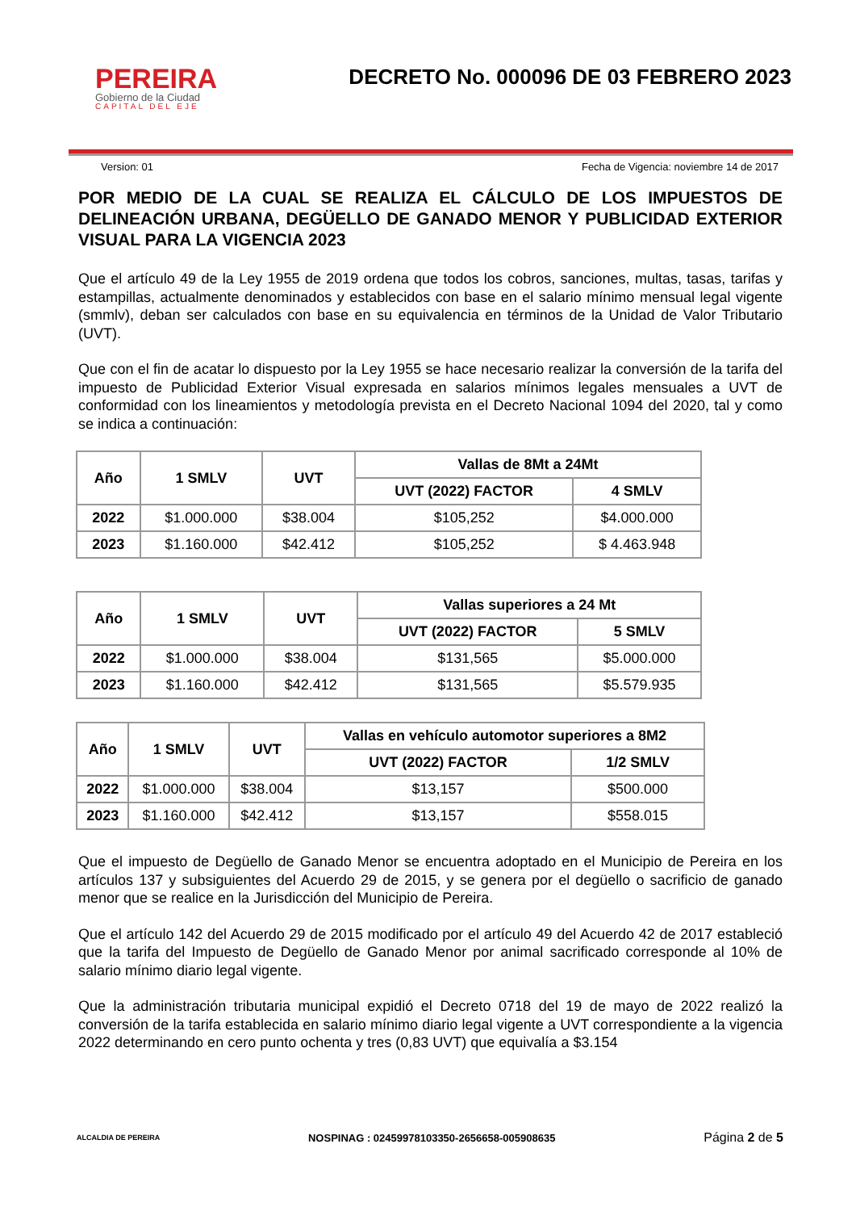PEREIRA
Gobierno de la Ciudad
CAPITAL DEL EJE
DECRETO No. 000096 DE 03 FEBRERO 2023
Version: 01 Fecha de Vigencia: noviembre 14 de 2017
POR MEDIO DE LA CUAL SE REALIZA EL CÁLCULO DE LOS IMPUESTOS DE DELINEACIÓN URBANA, DEGÜELLO DE GANADO MENOR Y PUBLICIDAD EXTERIOR VISUAL PARA LA VIGENCIA 2023
Que el artículo 49 de la Ley 1955 de 2019 ordena que todos los cobros, sanciones, multas, tasas, tarifas y estampillas, actualmente denominados y establecidos con base en el salario mínimo mensual legal vigente (smmlv), deban ser calculados con base en su equivalencia en términos de la Unidad de Valor Tributario (UVT).
Que con el fin de acatar lo dispuesto por la Ley 1955 se hace necesario realizar la conversión de la tarifa del impuesto de Publicidad Exterior Visual expresada en salarios mínimos legales mensuales a UVT de conformidad con los lineamientos y metodología prevista en el Decreto Nacional 1094 del 2020, tal y como se indica a continuación:
| Año | 1 SMLV | UVT | Vallas de 8Mt a 24Mt | |
| --- | --- | --- | --- | --- |
| | | | UVT (2022) FACTOR | 4 SMLV |
| 2022 | $1.000.000 | $38.004 | $105,252 | $4.000.000 |
| 2023 | $1.160.000 | $42.412 | $105,252 | $ 4.463.948 |
| Año | 1 SMLV | UVT | Vallas superiores a 24 Mt | |
| --- | --- | --- | --- | --- |
| | | | UVT (2022) FACTOR | 5 SMLV |
| 2022 | $1.000.000 | $38.004 | $131,565 | $5.000.000 |
| 2023 | $1.160.000 | $42.412 | $131,565 | $5.579.935 |
| Año | 1 SMLV | UVT | Vallas en vehículo automotor superiores a 8M2 | |
| --- | --- | --- | --- | --- |
| | | | UVT (2022) FACTOR | 1/2 SMLV |
| 2022 | $1.000.000 | $38.004 | $13,157 | $500.000 |
| 2023 | $1.160.000 | $42.412 | $13,157 | $558.015 |
Que el impuesto de Degüello de Ganado Menor se encuentra adoptado en el Municipio de Pereira en los artículos 137 y subsiguientes del Acuerdo 29 de 2015, y se genera por el degüello o sacrificio de ganado menor que se realice en la Jurisdicción del Municipio de Pereira.
Que el artículo 142 del Acuerdo 29 de 2015 modificado por el artículo 49 del Acuerdo 42 de 2017 estableció que la tarifa del Impuesto de Degüello de Ganado Menor por animal sacrificado corresponde al 10% de salario mínimo diario legal vigente.
Que la administración tributaria municipal expidió el Decreto 0718 del 19 de mayo de 2022 realizó la conversión de la tarifa establecida en salario mínimo diario legal vigente a UVT correspondiente a la vigencia 2022 determinando en cero punto ochenta y tres (0,83 UVT) que equivalía a $3.154
ALCALDIA DE PEREIRA
NOSPINAG : 02459978103350-2656658-005908635
Página 2 de 5